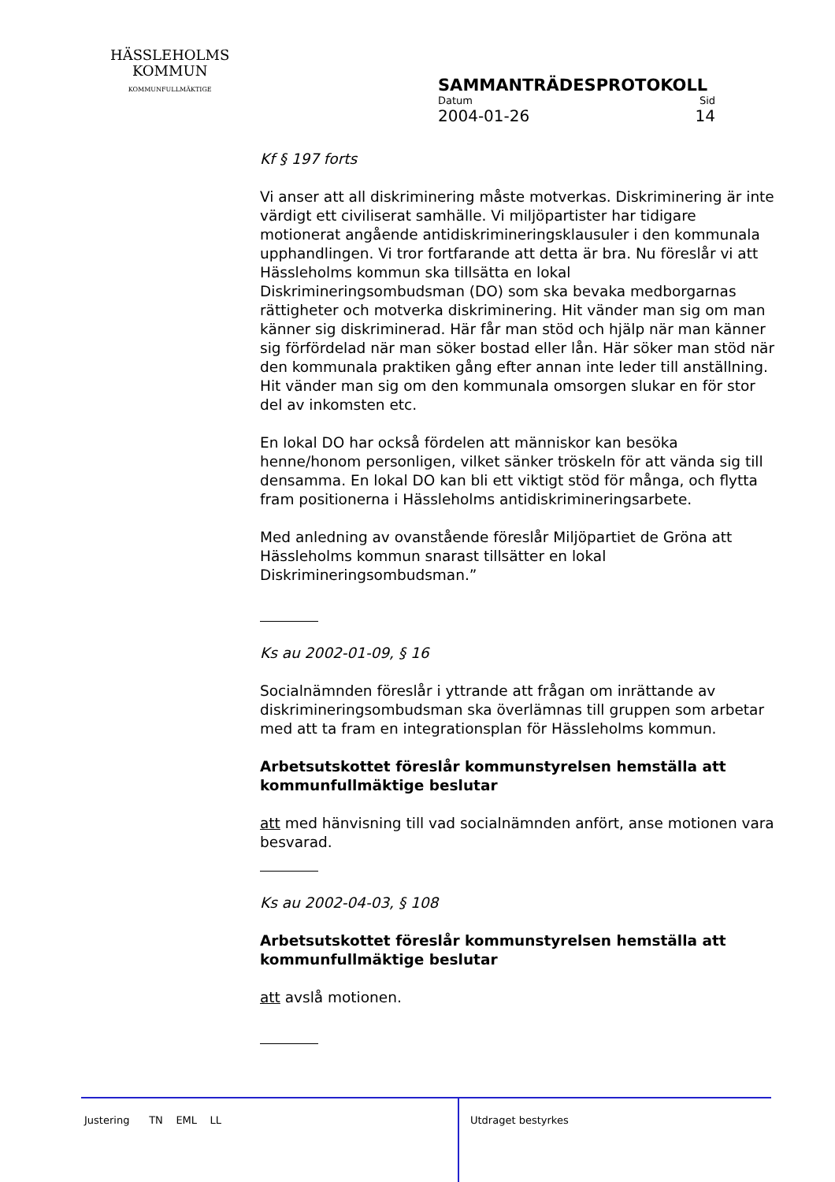HÄSSLEHOLMS
KOMMUN
KOMMUNFULLMÄKTIGE
SAMMANTRÄDESPROTOKOLL
Datum Sid
2004-01-26 14
Kf § 197 forts
Vi anser att all diskriminering måste motverkas. Diskriminering är inte värdigt ett civiliserat samhälle. Vi miljöpartister har tidigare motionerat angående antidiskrimineringsklausuler i den kommunala upphandlingen. Vi tror fortfarande att detta är bra. Nu föreslår vi att Hässleholms kommun ska tillsätta en lokal Diskrimineringsombudsman (DO) som ska bevaka medborgarnas rättigheter och motverka diskriminering. Hit vänder man sig om man känner sig diskriminerad. Här får man stöd och hjälp när man känner sig förfördelad när man söker bostad eller lån. Här söker man stöd när den kommunala praktiken gång efter annan inte leder till anställning. Hit vänder man sig om den kommunala omsorgen slukar en för stor del av inkomsten etc.
En lokal DO har också fördelen att människor kan besöka henne/honom personligen, vilket sänker tröskeln för att vända sig till densamma. En lokal DO kan bli ett viktigt stöd för många, och flytta fram positionerna i Hässleholms antidiskrimineringsarbete.
Med anledning av ovanstående föreslår Miljöpartiet de Gröna att Hässleholms kommun snarast tillsätter en lokal Diskrimineringsombudsman.”
Ks au 2002-01-09, § 16
Socialnämnden föreslår i yttrande att frågan om inrättande av diskrimineringsombudsman ska överlämnas till gruppen som arbetar med att ta fram en integrationsplan för Hässleholms kommun.
Arbetsutskottet föreslår kommunstyrelsen hemställa att kommunfullmäktige beslutar
att med hänvisning till vad socialnämnden anfört, anse motionen vara besvarad.
Ks au 2002-04-03, § 108
Arbetsutskottet föreslår kommunstyrelsen hemställa att kommunfullmäktige beslutar
att avslå motionen.
Justering TN EML LL
Utdraget bestyrkes